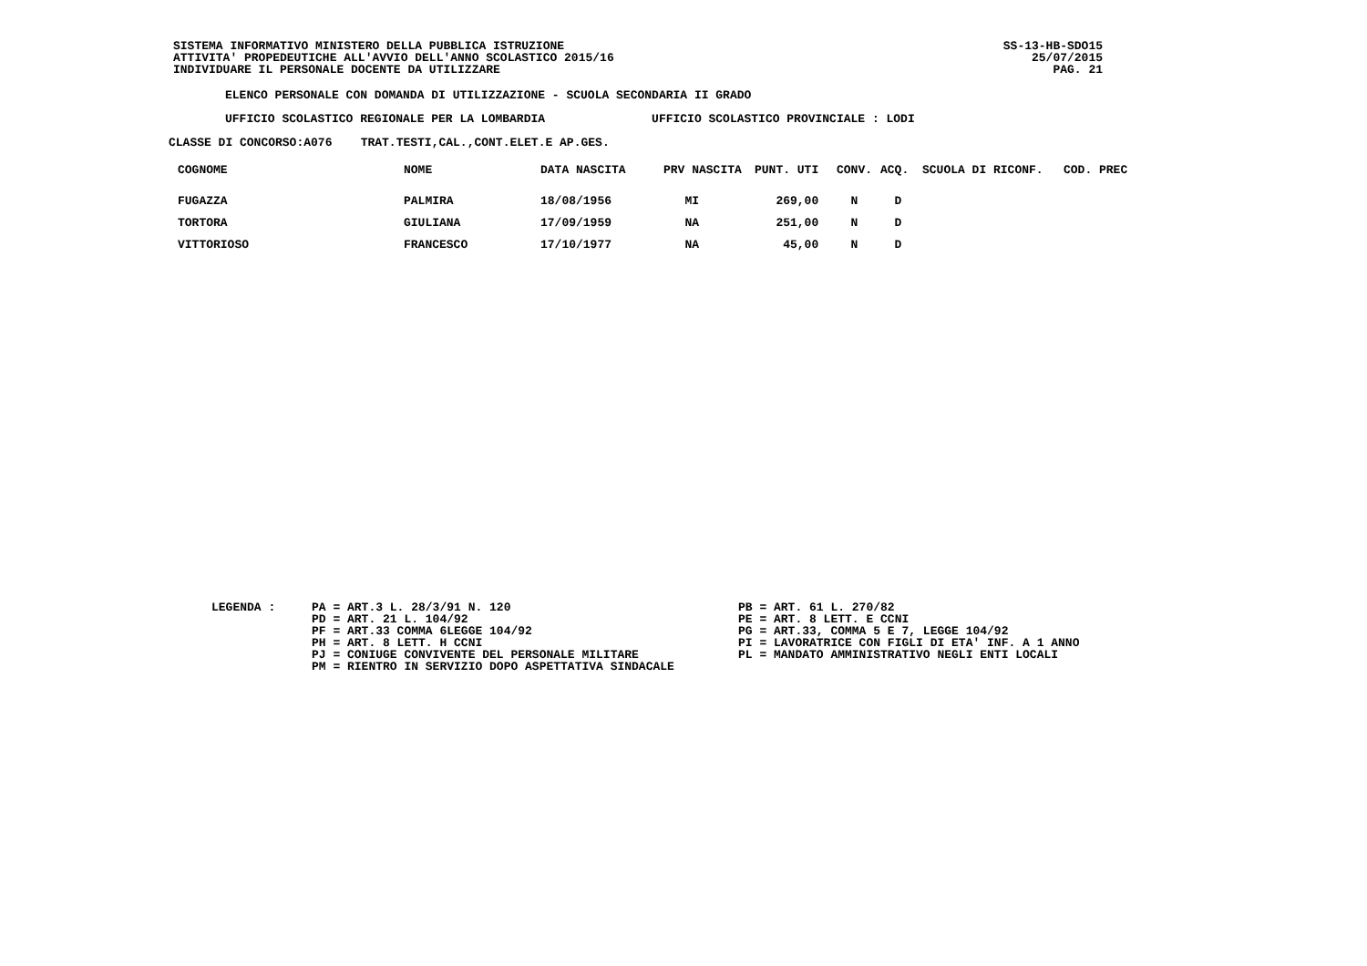SISTEMA INFORMATIVO MINISTERO DELLA PUBBLICA ISTRUZIONE
ATTIVITA' PROPEDEUTICHE ALL'AVVIO DELL'ANNO SCOLASTICO 2015/16
INDIVIDUARE IL PERSONALE DOCENTE DA UTILIZZARE
SS-13-HB-SDO15
25/07/2015
PAG. 21
ELENCO PERSONALE CON DOMANDA DI UTILIZZAZIONE - SCUOLA SECONDARIA II GRADO
UFFICIO SCOLASTICO REGIONALE PER LA LOMBARDIA UFFICIO SCOLASTICO PROVINCIALE : LODI
CLASSE DI CONCORSO:A076 TRAT.TESTI,CAL.,CONT.ELET.E AP.GES.
| COGNOME | NOME | DATA NASCITA | PRV NASCITA | PUNT. UTI | CONV. | ACQ. | SCUOLA DI RICONF. | COD. PREC |
| --- | --- | --- | --- | --- | --- | --- | --- | --- |
| FUGAZZA | PALMIRA | 18/08/1956 | MI | 269,00 | N | D | | |
| TORTORA | GIULIANA | 17/09/1959 | NA | 251,00 | N | D | | |
| VITTORIOSO | FRANCESCO | 17/10/1977 | NA | 45,00 | N | D | | |
LEGENDA : PA = ART.3 L. 28/3/91 N. 120
PD = ART. 21 L. 104/92
PF = ART.33 COMMA 6LEGGE 104/92
PH = ART. 8 LETT. H CCNI
PJ = CONIUGE CONVIVENTE DEL PERSONALE MILITARE
PM = RIENTRO IN SERVIZIO DOPO ASPETTATIVA SINDACALE
PB = ART. 61 L. 270/82
PE = ART. 8 LETT. E CCNI
PG = ART.33, COMMA 5 E 7, LEGGE 104/92
PI = LAVORATRICE CON FIGLI DI ETA' INF. A 1 ANNO
PL = MANDATO AMMINISTRATIVO NEGLI ENTI LOCALI